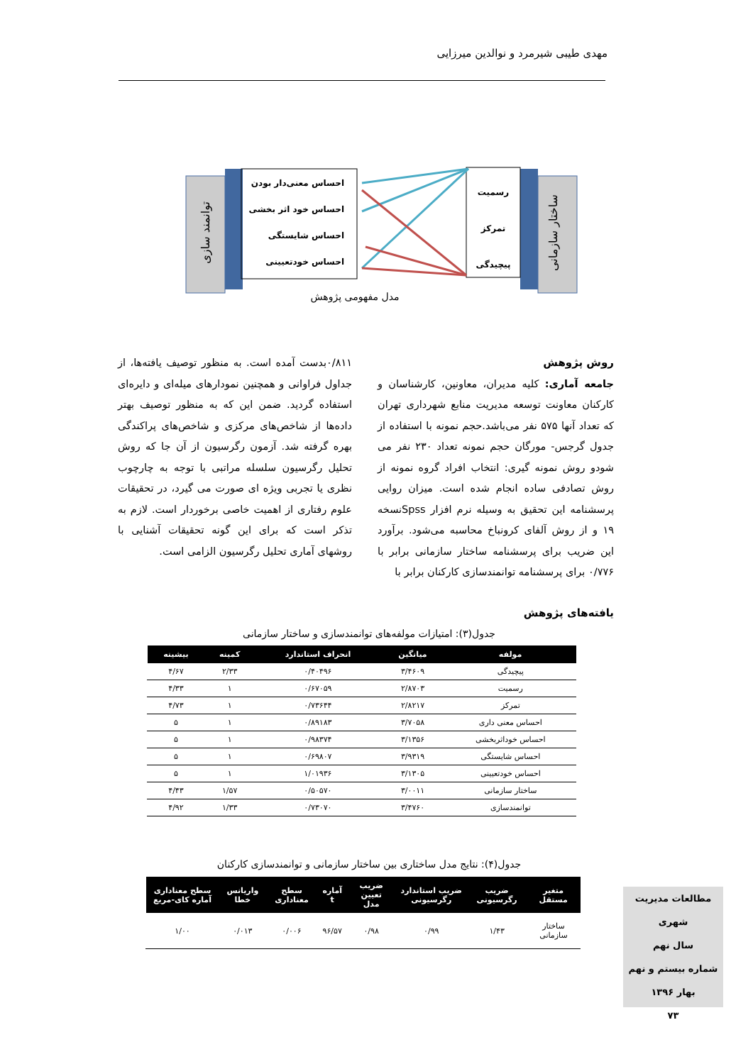مهدی طیبی شیرمرد و نوالدین میرزایی
توانمند سازی
ساختار سازمانی
احساس معنی‌دار بودن
احساس خود اثر بخشی
احساس شایستگی
احساس خودتعیینی
رسمیت
تمرکز
پیچیدگی
مدل مفهومی پژوهش
روش پژوهش
جامعه آماری: کلیه مدیران، معاونین، کارشناسان و کارکنان معاونت توسعه مدیریت منابع شهرداری تهران که تعداد آنها ۵۷۵ نفر می‌باشد.حجم نمونه با استفاده از جدول گرجس- مورگان حجم نمونه تعداد ۲۳۰ نفر می شودو روش نمونه گیری: انتخاب افراد گروه نمونه از روش تصادفی ساده انجام شده است. میزان روایی پرسشنامه این تحقیق به وسیله نرم افزار Spssنسخه ۱۹ و از روش آلفای کرونباخ محاسبه می‌شود. برآورد این ضریب برای پرسشنامه ساختار سازمانی برابر با ۰/۷۷۶ برای پرسشنامه توانمندسازی کارکنان برابر با
۰/۸۱۱بدست آمده است. به منظور توصیف یافته‌ها، از جداول فراوانی و همچنین نمودارهای میله‌ای و دایره‌ای استفاده گردید. ضمن این که به منظور توصیف بهتر داده‌ها از شاخص‌های مرکزی و شاخص‌های پراکندگی بهره گرفته شد. آزمون رگرسیون از آن جا که روش تحلیل رگرسیون سلسله مراتبی با توجه به چارچوب نظری یا تجربی ویژه ای صورت می گیرد، در تحقیقات علوم رفتاری از اهمیت خاصی برخوردار است. لازم به تذکر است که برای این گونه تحقیقات آشنایی با روشهای آماری تحلیل رگرسیون الزامی است.
یافته‌های پژوهش
جدول(۳): امتیازات مولفه‌های توانمندسازی و ساختار سازمانی
| مولفه | میانگین | انحراف استاندارد | کمینه | بیشینه |
| --- | --- | --- | --- | --- |
| پیچیدگی | ۳/۴۶۰۹ | ۰/۴۰۴۹۶ | ۲/۳۳ | ۴/۶۷ |
| رسمیت | ۲/۸۷۰۳ | ۰/۶۷۰۵۹ | ۱ | ۴/۳۳ |
| تمرکز | ۲/۸۲۱۷ | ۰/۷۳۶۴۴ | ۱ | ۴/۷۳ |
| احساس معنی داری | ۳/۷۰۵۸ | ۰/۸۹۱۸۳ | ۱ | ۵ |
| احساس خوداثربخشی | ۳/۱۳۵۶ | ۰/۹۸۳۷۴ | ۱ | ۵ |
| احساس شایستگی | ۳/۹۳۱۹ | ۰/۶۹۸۰۷ | ۱ | ۵ |
| احساس خودتعیینی | ۳/۱۳۰۵ | ۱/۰۱۹۳۶ | ۱ | ۵ |
| ساختار سازمانی | ۳/۰۰۱۱ | ۰/۵۰۵۷۰ | ۱/۵۷ | ۴/۴۳ |
| توانمندسازی | ۳/۴۷۶۰ | ۰/۷۳۰۷۰ | ۱/۳۳ | ۴/۹۲ |
جدول(۴): نتایج مدل ساختاری بین ساختار سازمانی و توانمندسازی کارکنان
| متغیر مستقل | ضریب رگرسیونی | ضریب استاندارد رگرسیونی | ضریب تعیین مدل | آماره t | سطح معناداری | واریانس خطا | سطح معناداری آماره کای-مربع |
| --- | --- | --- | --- | --- | --- | --- | --- |
| ساختار سازمانی | ۱/۴۳ | ۰/۹۹ | ۰/۹۸ | ۹۶/۵۷ | ۰/۰۰۶ | ۰/۰۱۳ | ۱/۰۰ |
مطالعات مدیریت شهری
سال نهم
شماره بیستم و نهم
بهار ۱۳۹۶
۷۳